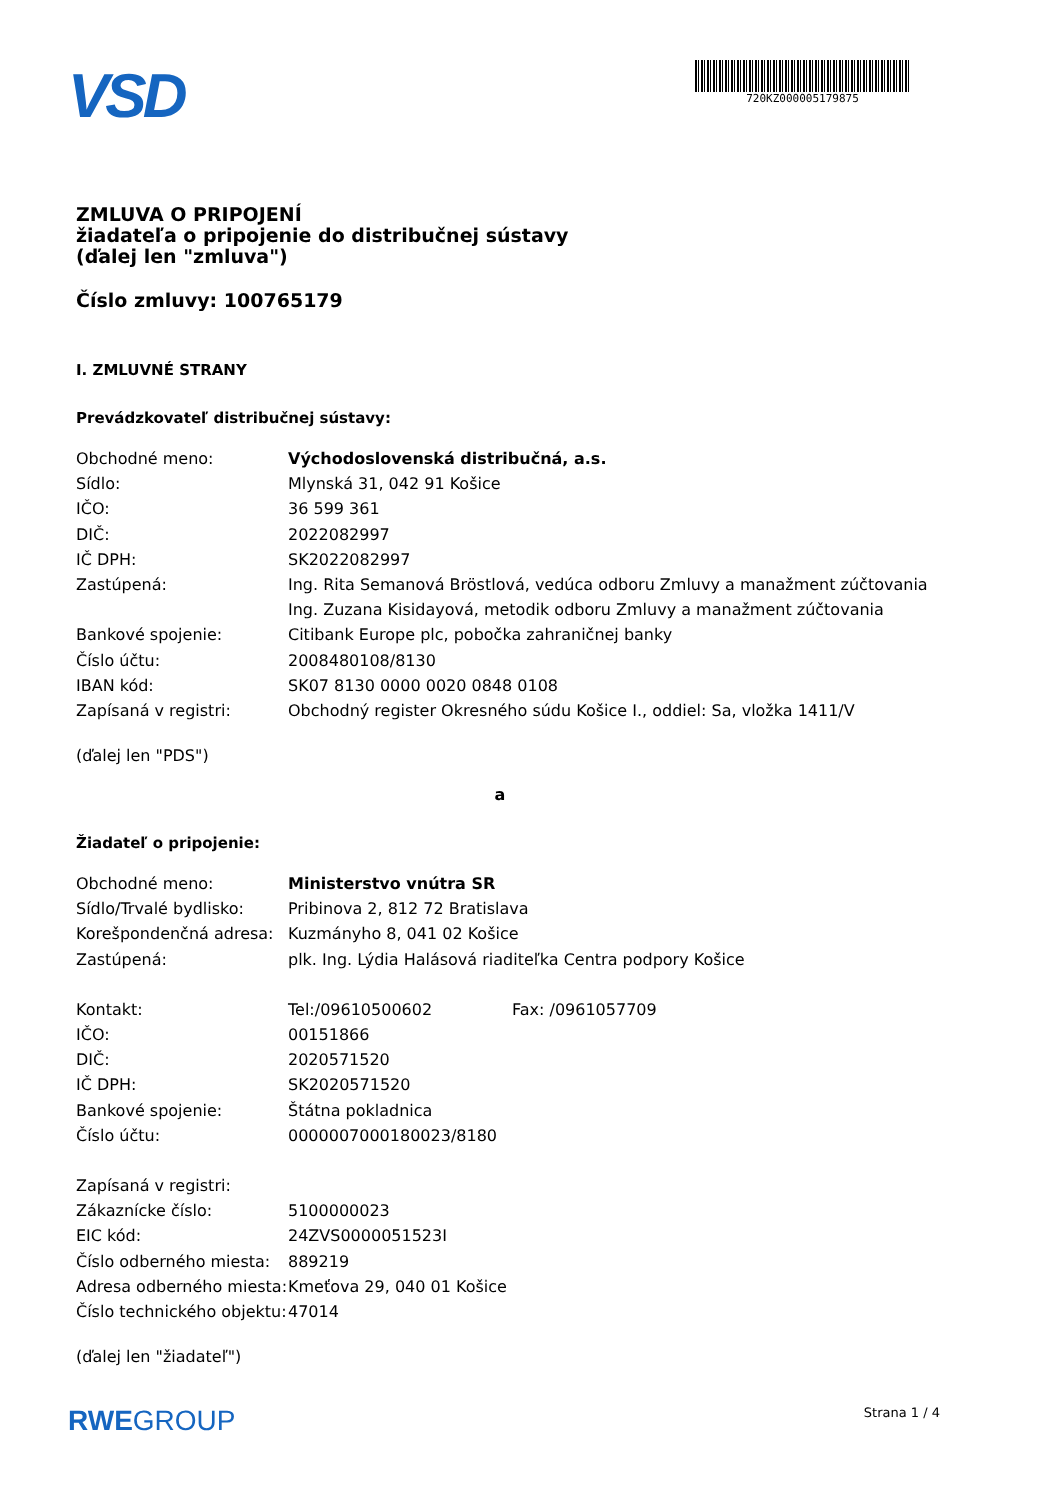VSD
720KZ000005179875
ZMLUVA O PRIPOJENÍ
žiadateľa o pripojenie do distribučnej sústavy
(ďalej len "zmluva")
Číslo zmluvy: 100765179
I. ZMLUVNÉ STRANY
Prevádzkovateľ distribučnej sústavy:
| Obchodné meno: | Východoslovenská distribučná, a.s. |
| Sídlo: | Mlynská 31, 042 91 Košice |
| IČO: | 36 599 361 |
| DIČ: | 2022082997 |
| IČ DPH: | SK2022082997 |
| Zastúpená: | Ing. Rita Semanová Bröstlová, vedúca odboru Zmluvy a manažment zúčtovania |
| | Ing. Zuzana Kisidayová, metodik odboru Zmluvy a manažment zúčtovania |
| Bankové spojenie: | Citibank Europe plc, pobočka zahraničnej banky |
| Číslo účtu: | 2008480108/8130 |
| IBAN kód: | SK07 8130 0000 0020 0848 0108 |
| Zapísaná v registri: | Obchodný register Okresného súdu Košice I., oddiel: Sa, vložka 1411/V |
(ďalej len "PDS")
a
Žiadateľ o pripojenie:
| Obchodné meno: | Ministerstvo vnútra SR | |
| Sídlo/Trvalé bydlisko: | Pribinova 2, 812 72 Bratislava | |
| Korešpondenčná adresa: | Kuzmányho 8, 041 02 Košice | |
| Zastúpená: | plk. Ing. Lýdia Halásová riaditeľka Centra podpory Košice | |
| Kontakt: | Tel:/09610500602 | Fax: /0961057709 |
| IČO: | 00151866 | |
| DIČ: | 2020571520 | |
| IČ DPH: | SK2020571520 | |
| Bankové spojenie: | Štátna pokladnica | |
| Číslo účtu: | 0000007000180023/8180 | |
| Zapísaná v registri: | | |
| Zákaznícke číslo: | 5100000023 | |
| EIC kód: | 24ZVS0000051523I | |
| Číslo odberného miesta: | 889219 | |
| Adresa odberného miesta: | Kmeťova 29, 040 01 Košice | |
| Číslo technického objektu: | 47014 | |
(ďalej len "žiadateľ")
RWEGROUP Strana 1 / 4